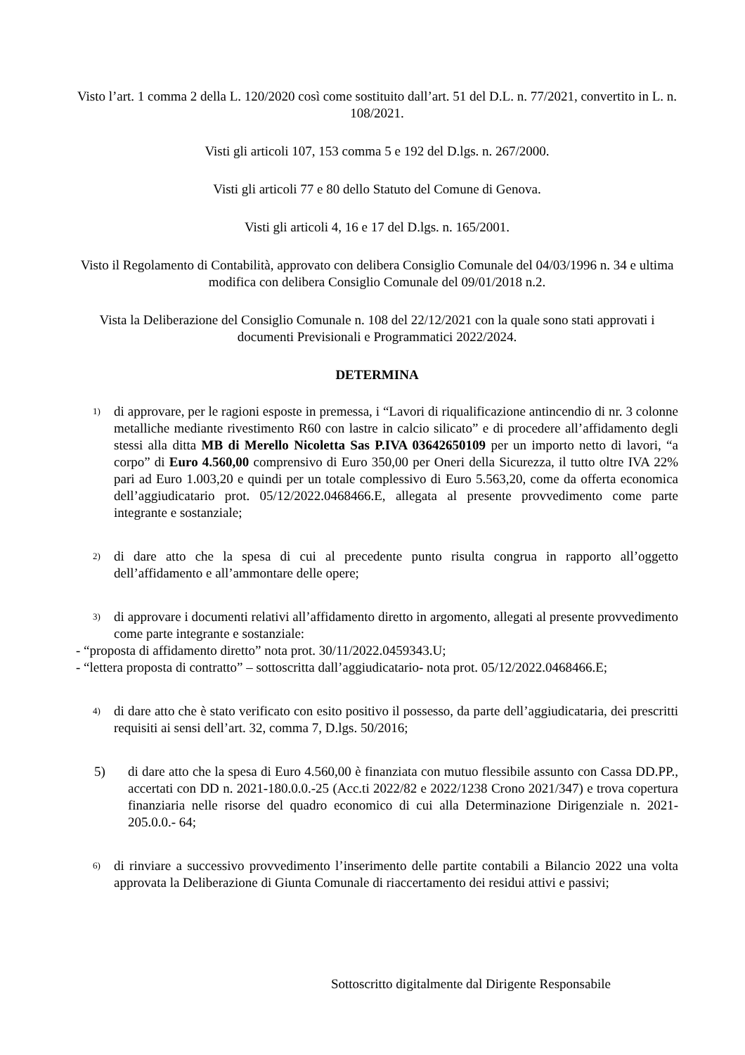Visto l’art. 1 comma 2 della L. 120/2020 così come sostituito dall’art. 51 del D.L. n. 77/2021, convertito in L. n. 108/2021.
Visti gli articoli 107, 153 comma 5 e 192 del D.lgs. n. 267/2000.
Visti gli articoli 77 e 80 dello Statuto del Comune di Genova.
Visti gli articoli 4, 16 e 17 del D.lgs. n. 165/2001.
Visto il Regolamento di Contabilità, approvato con delibera Consiglio Comunale del 04/03/1996 n. 34 e ultima modifica con delibera Consiglio Comunale del 09/01/2018 n.2.
Vista la Deliberazione del Consiglio Comunale n. 108 del 22/12/2021 con la quale sono stati approvati i documenti Previsionali e Programmatici 2022/2024.
DETERMINA
1)
di approvare, per le ragioni esposte in premessa, i “Lavori di riqualificazione antincendio di nr. 3 colonne metalliche mediante rivestimento R60 con lastre in calcio silicato” e di procedere all’affidamento degli stessi alla ditta MB di Merello Nicoletta Sas P.IVA 03642650109 per un importo netto di lavori, “a corpo” di Euro 4.560,00 comprensivo di Euro 350,00 per Oneri della Sicurezza, il tutto oltre IVA 22% pari ad Euro 1.003,20 e quindi per un totale complessivo di Euro 5.563,20, come da offerta economica dell’aggiudicatario prot. 05/12/2022.0468466.E, allegata al presente provvedimento come parte integrante e sostanziale;
2)
di dare atto che la spesa di cui al precedente punto risulta congrua in rapporto all’oggetto dell’affidamento e all’ammontare delle opere;
3)
di approvare i documenti relativi all’affidamento diretto in argomento, allegati al presente provvedimento come parte integrante e sostanziale:
- “proposta di affidamento diretto” nota prot. 30/11/2022.0459343.U;
- “lettera proposta di contratto” – sottoscritta dall’aggiudicatario- nota prot. 05/12/2022.0468466.E;
4)
di dare atto che è stato verificato con esito positivo il possesso, da parte dell’aggiudicataria, dei prescritti requisiti ai sensi dell’art. 32, comma 7, D.lgs. 50/2016;
5) di dare atto che la spesa di Euro 4.560,00 è finanziata con mutuo flessibile assunto con Cassa DD.PP., accertati con DD n. 2021-180.0.0.-25 (Acc.ti 2022/82 e 2022/1238 Crono 2021/347) e trova copertura finanziaria nelle risorse del quadro economico di cui alla Determinazione Dirigenziale n. 2021- 205.0.0.- 64;
6)
di rinviare a successivo provvedimento l’inserimento delle partite contabili a Bilancio 2022 una volta approvata la Deliberazione di Giunta Comunale di riaccertamento dei residui attivi e passivi;
Sottoscritto digitalmente dal Dirigente Responsabile